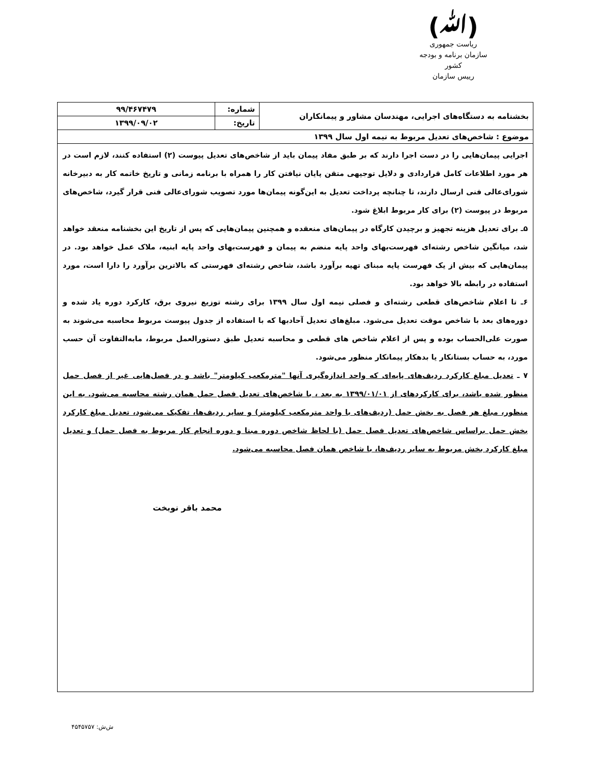(ﷲ)
ریاست جمهوری
سازمان برنامه و بودجه کشور
رییس سازمان
| بخشنامه به دستگاه‌های اجرایی، مهندسان مشاور و پیمانکاران | شماره: | ۹۹/۴۶۷۴۷۹ |
| | تاریخ: | ۱۳۹۹/۰۹/۰۲ |
| موضوع : شاخص‌های تعدیل مربوط به نیمه اول سال ۱۳۹۹ | | |
اجرایی پیمان‌هایی را در دست اجرا دارند که بر طبق مفاد پیمان باید از شاخص‌های تعدیل پیوست (۲) استفاده کنند، لازم است در هر مورد اطلاعات کامل قراردادی و دلایل توجیهی متقن پایان نیافتن کار را همراه با برنامه زمانی و تاریخ خاتمه کار به دبیرخانه شورای‌عالی فنی ارسال دارند، تا چنانچه پرداخت تعدیل به این‌گونه پیمان‌ها مورد تصویب شورای‌عالی فنی قرار گیرد، شاخص‌های مربوط در پیوست (۲) برای کار مربوط ابلاغ شود.
۵ـ برای تعدیل هزینه تجهیز و برچیدن کارگاه در پیمان‌های منعقده و همچنین پیمان‌هایی که پس از تاریخ این بخشنامه منعقد خواهد شد، میانگین شاخص رشته‌ای فهرست‌بهای واحد پایه منضم به پیمان و فهرست‌بهای واحد پایه ابنیه، ملاک عمل خواهد بود. در پیمان‌هایی که بیش از یک فهرست پایه مبنای تهیه برآورد باشد، شاخص رشته‌ای فهرستی که بالاترین برآورد را دارا است، مورد استفاده در رابطه بالا خواهد بود.
۶ـ تا اعلام شاخص‌های قطعی رشته‌ای و فصلی نیمه اول سال ۱۳۹۹ برای رشته توزیع نیروی برق، کارکرد دوره یاد شده و دوره‌های بعد با شاخص موقت تعدیل می‌شود. مبلغ‌های تعدیل آحادبها که با استفاده از جدول پیوست مربوط محاسبه می‌شوند به صورت علی‌الحساب بوده و پس از اعلام شاخص های قطعی و محاسبه تعدیل طبق دستورالعمل مربوط، مابه‌التفاوت آن حسب مورد، به حساب بستانکار یا بدهکار پیمانکار منظور می‌شود.
۷ ـ تعدیل مبلغ کارکرد ردیف‌های پایه‌ای که واحد اندازه‌گیری آنها "مترمکعب کیلومتر" باشد و در فصل‌هایی غیر از فصل حمل منظور شده باشد، برای کارکردهای از ۱۳۹۹/۰۱/۰۱ به بعد ، با شاخص‌های تعدیل فصل حمل همان رشته محاسبه می‌شود. به این منظور، مبلغ هر فصل به بخش حمل (ردیف‌های با واحد مترمکعب کیلومتر) و سایر ردیف‌ها، تفکیک می‌شود، تعدیل مبلغ کارکرد بخش حمل براساس شاخص‌های تعدیل فصل حمل (با لحاظ شاخص دوره مبنا و دوره انجام کار مربوط به فصل حمل) و تعدیل مبلغ کارکرد بخش مربوط به سایر ردیف‌ها، با شاخص همان فصل محاسبه می‌شود.
محمد باقر نوبخت
ش‌ش: ۴۵۴۵۷۵۷